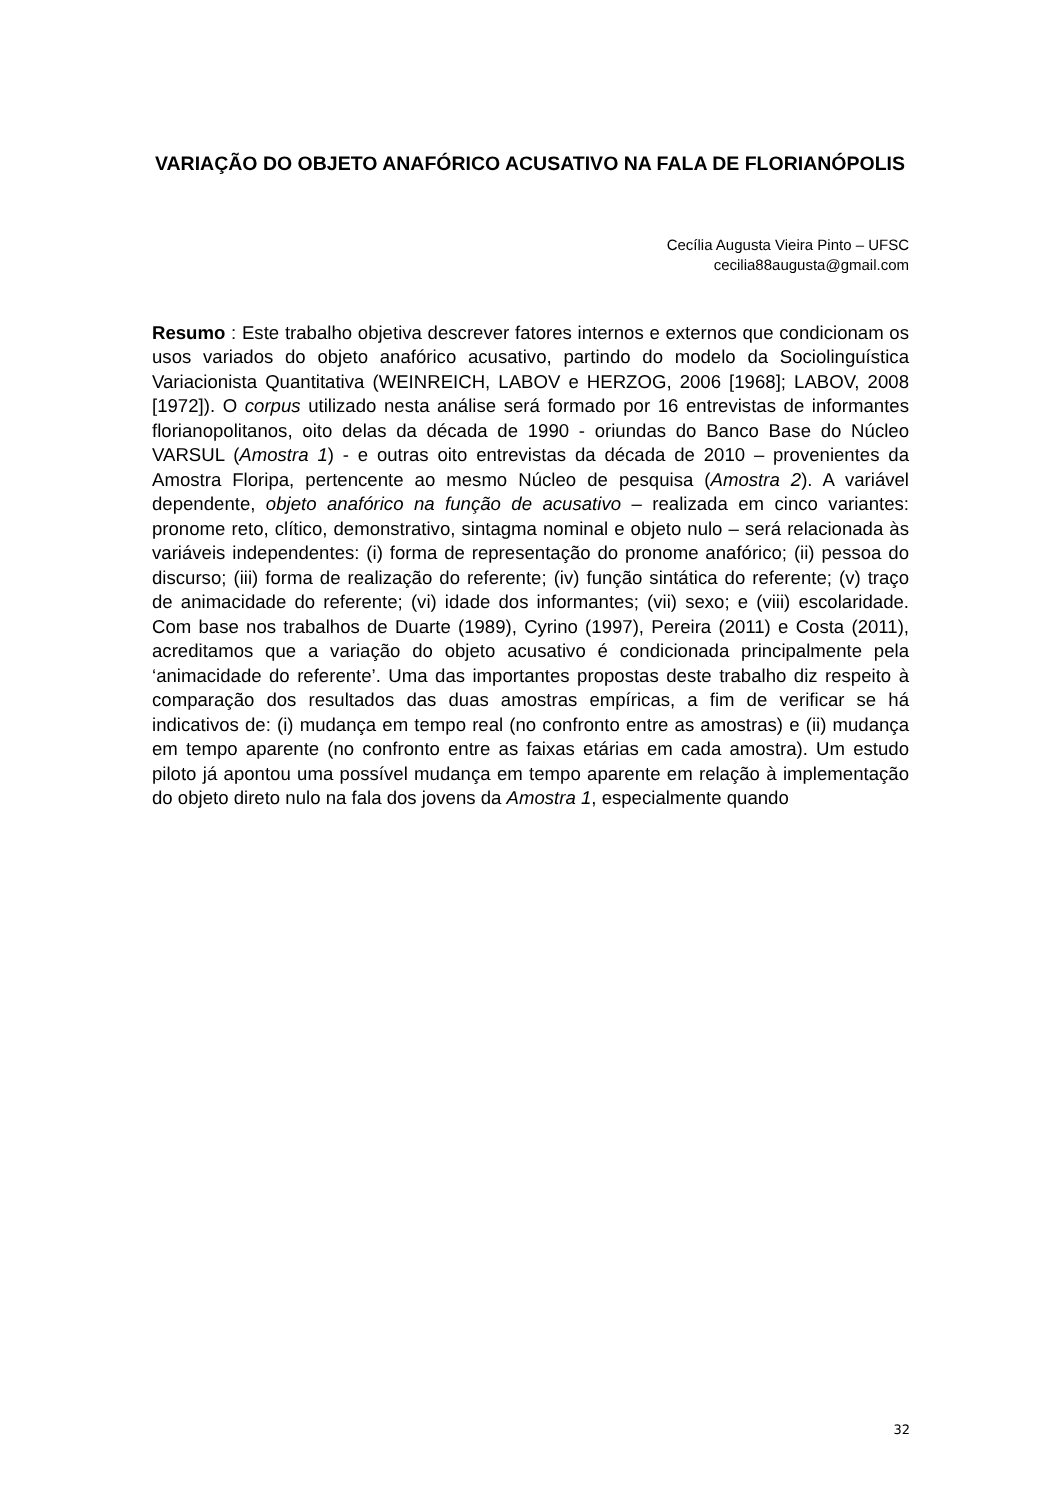VARIAÇÃO DO OBJETO ANAFÓRICO ACUSATIVO NA FALA DE FLORIANÓPOLIS
Cecília Augusta Vieira Pinto – UFSC
cecilia88augusta@gmail.com
Resumo : Este trabalho objetiva descrever fatores internos e externos que condicionam os usos variados do objeto anafórico acusativo, partindo do modelo da Sociolinguística Variacionista Quantitativa (WEINREICH, LABOV e HERZOG, 2006 [1968]; LABOV, 2008 [1972]). O corpus utilizado nesta análise será formado por 16 entrevistas de informantes florianopolitanos, oito delas da década de 1990 - oriundas do Banco Base do Núcleo VARSUL (Amostra 1) - e outras oito entrevistas da década de 2010 – provenientes da Amostra Floripa, pertencente ao mesmo Núcleo de pesquisa (Amostra 2). A variável dependente, objeto anafórico na função de acusativo – realizada em cinco variantes: pronome reto, clítico, demonstrativo, sintagma nominal e objeto nulo – será relacionada às variáveis independentes: (i) forma de representação do pronome anafórico; (ii) pessoa do discurso; (iii) forma de realização do referente; (iv) função sintática do referente; (v) traço de animacidade do referente; (vi) idade dos informantes; (vii) sexo; e (viii) escolaridade. Com base nos trabalhos de Duarte (1989), Cyrino (1997), Pereira (2011) e Costa (2011), acreditamos que a variação do objeto acusativo é condicionada principalmente pela ‘animacidade do referente’. Uma das importantes propostas deste trabalho diz respeito à comparação dos resultados das duas amostras empíricas, a fim de verificar se há indicativos de: (i) mudança em tempo real (no confronto entre as amostras) e (ii) mudança em tempo aparente (no confronto entre as faixas etárias em cada amostra). Um estudo piloto já apontou uma possível mudança em tempo aparente em relação à implementação do objeto direto nulo na fala dos jovens da Amostra 1, especialmente quando
32